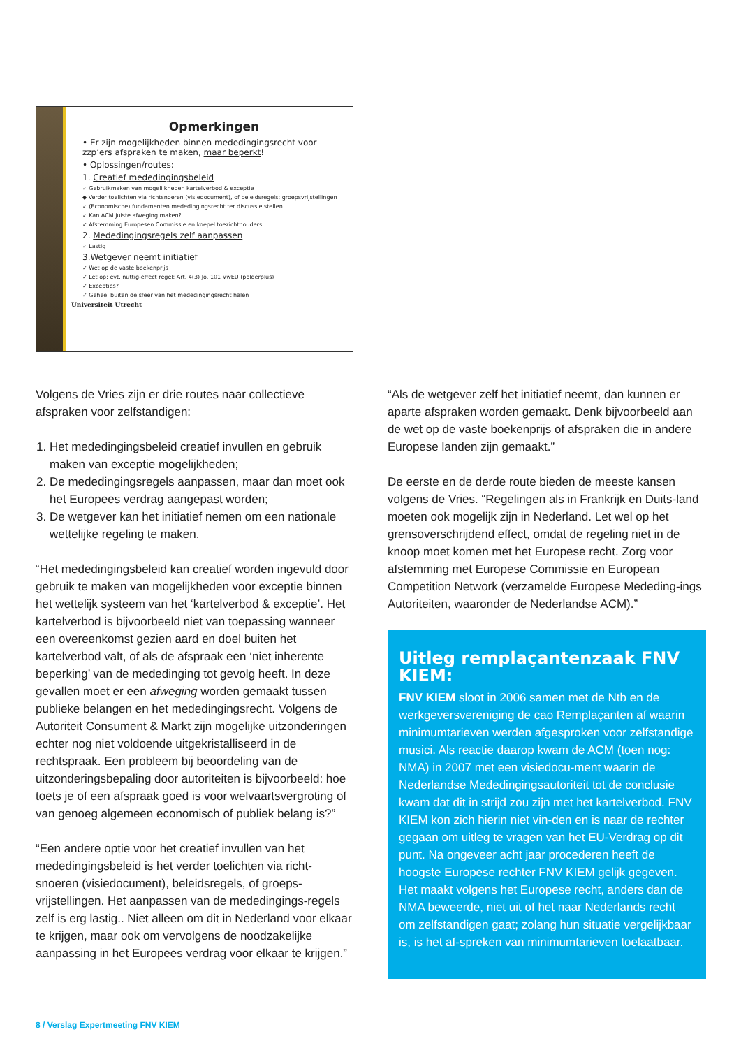Opmerkingen
• Er zijn mogelijkheden binnen mededingingsrecht voor zzp’ers afspraken te maken, maar beperkt!
• Oplossingen/routes:
1. Creatief mededingingsbeleid
✓ Gebruikmaken van mogelijkheden kartelverbod & exceptie
◆ Verder toelichten via richtsnoeren (visiedocument), of beleidsregels; groepsvrijstellingen
✓ (Economische) fundamenten mededingingsrecht ter discussie stellen
✓ Kan ACM juiste afweging maken?
✓ Afstemming Europesen Commissie en koepel toezichthouders
2. Mededingingsregels zelf aanpassen
✓ Lastig
3.Wetgever neemt initiatief
✓ Wet op de vaste boekenprijs
✓ Let op: evt. nuttig-effect regel: Art. 4(3) Jo. 101 VwEU (polderplus)
✓ Excepties?
✓ Geheel buiten de sfeer van het mededingingsrecht halen
Universiteit Utrecht
Volgens de Vries zijn er drie routes naar collectieve afspraken voor zelfstandigen:
1. Het mededingingsbeleid creatief invullen en gebruik maken van exceptie mogelijkheden;
2. De mededingingsregels aanpassen, maar dan moet ook het Europees verdrag aangepast worden;
3. De wetgever kan het initiatief nemen om een nationale wettelijke regeling te maken.
“Het mededingingsbeleid kan creatief worden ingevuld door gebruik te maken van mogelijkheden voor exceptie binnen het wettelijk systeem van het ‘kartelverbod & exceptie’. Het kartelverbod is bijvoorbeeld niet van toepassing wanneer een overeenkomst gezien aard en doel buiten het kartelverbod valt, of als de afspraak een ‘niet inherente beperking’ van de mededinging tot gevolg heeft. In deze gevallen moet er een afweging worden gemaakt tussen publieke belangen en het mededingingsrecht. Volgens de Autoriteit Consument & Markt zijn mogelijke uitzonderingen echter nog niet voldoende uitgekristalliseerd in de rechtspraak. Een probleem bij beoordeling van de uitzonderingsbepaling door autoriteiten is bijvoorbeeld: hoe toets je of een afspraak goed is voor welvaartsvergroting of van genoeg algemeen economisch of publiek belang is?”
“Een andere optie voor het creatief invullen van het mededingingsbeleid is het verder toelichten via richt-snoeren (visiedocument), beleidsregels, of groeps-vrijstellingen. Het aanpassen van de mededingings-regels zelf is erg lastig.. Niet alleen om dit in Nederland voor elkaar te krijgen, maar ook om vervolgens de noodzakelijke aanpassing in het Europees verdrag voor elkaar te krijgen.”
“Als de wetgever zelf het initiatief neemt, dan kunnen er aparte afspraken worden gemaakt. Denk bijvoorbeeld aan de wet op de vaste boekenprijs of afspraken die in andere Europese landen zijn gemaakt.”
De eerste en de derde route bieden de meeste kansen volgens de Vries. “Regelingen als in Frankrijk en Duits-land moeten ook mogelijk zijn in Nederland. Let wel op het grensoverschrijdend effect, omdat de regeling niet in de knoop moet komen met het Europese recht. Zorg voor afstemming met Europese Commissie en European Competition Network (verzamelde Europese Mededing-ings Autoriteiten, waaronder de Nederlandse ACM).”
Uitleg remplaçantenzaak FNV KIEM:
FNV KIEM sloot in 2006 samen met de Ntb en de werkgeversvereniging de cao Remplaçanten af waarin minimumtarieven werden afgesproken voor zelfstandige musici. Als reactie daarop kwam de ACM (toen nog: NMA) in 2007 met een visiedocu-ment waarin de Nederlandse Mededingingsautoriteit tot de conclusie kwam dat dit in strijd zou zijn met het kartelverbod. FNV KIEM kon zich hierin niet vin-den en is naar de rechter gegaan om uitleg te vragen van het EU-Verdrag op dit punt. Na ongeveer acht jaar procederen heeft de hoogste Europese rechter FNV KIEM gelijk gegeven. Het maakt volgens het Europese recht, anders dan de NMA beweerde, niet uit of het naar Nederlands recht om zelfstandigen gaat; zolang hun situatie vergelijkbaar is, is het af-spreken van minimumtarieven toelaatbaar.
8 / Verslag Expertmeeting FNV KIEM